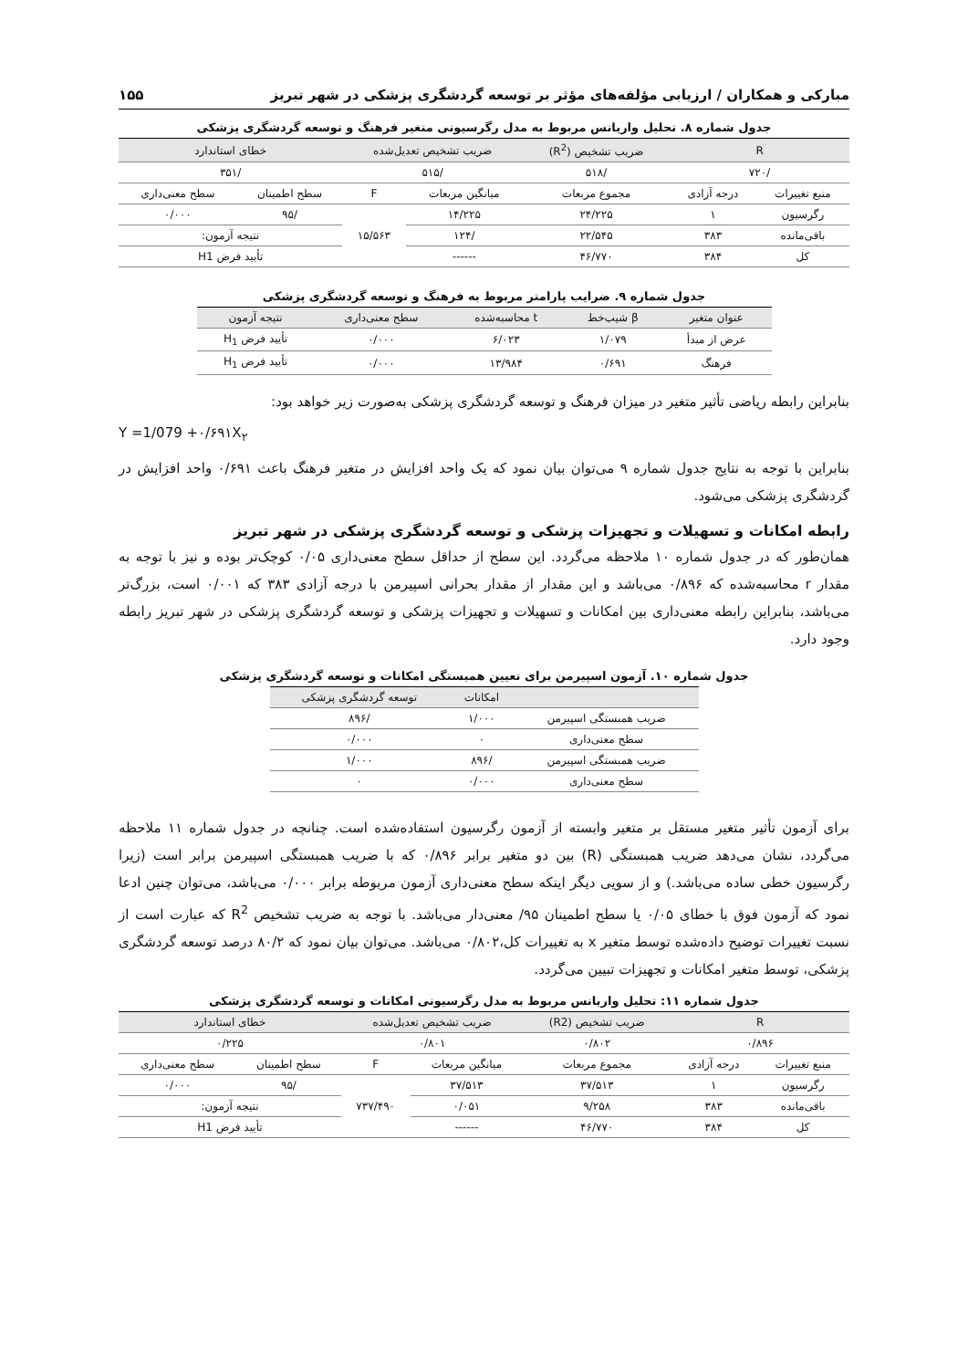مبارکی و همکاران / ارزیابی مؤلفه‌های مؤثر بر توسعه گردشگری پزشکی در شهر تبریز ۱۵۵
جدول شماره ۸. تحلیل واریانس مربوط به مدل رگرسیونی متغیر فرهنگ و توسعه گردشگری پزشکی
| R | | ضریب تشخیص (R<sup>2</sup>) | ضریب تشخیص تعدیل‌شده | | خطای استاندارد | |
| --- | --- | --- | --- | --- | --- | --- |
| /۷۲۰ | | /۵۱۸ | /۵۱۵ | | /۳۵۱ | |
| منبع تغییرات | درجه آزادی | مجموع مربعات | میانگین مربعات | F | سطح اطمینان | سطح معنی‌داری |
| رگرسیون | ۱ | ۲۴/۲۲۵ | ۱۴/۲۲۵ | ۱۵/۵۶۳ | /۹۵ | ۰/۰۰۰ |
| باقی‌مانده | ۳۸۳ | ۲۲/۵۴۵ | /۱۲۴ | | نتیجه آزمون: | |
| کل | ۳۸۴ | ۴۶/۷۷۰ | ------ | | تأیید فرض H1 | |
جدول شماره ۹. ضرایب پارامتر مربوط به فرهنگ و توسعه گردشگری پزشکی
| عنوان متغیر | β شیب‌خط | t محاسبه‌شده | سطح معنی‌داری | نتیجه آزمون |
| --- | --- | --- | --- | --- |
| عرض از مبدأ | ۱/۰۷۹ | ۶/۰۲۳ | ۰/۰۰۰ | تأیید فرض H<sub>1</sub> |
| فرهنگ | ۰/۶۹۱ | ۱۳/۹۸۴ | ۰/۰۰۰ | تأیید فرض H<sub>1</sub> |
بنابراین رابطه ریاضی تأثیر متغیر در میزان فرهنگ و توسعه گردشگری پزشکی به‌صورت زیر خواهد بود:
Y =1/079 +۰/۶۹۱X<sub>۲</sub>
بنابراین با توجه به نتایج جدول شماره ۹ می‌توان بیان نمود که یک واحد افزایش در متغیر فرهنگ باعث ۰/۶۹۱ واحد افزایش در گردشگری پزشکی می‌شود.
رابطه امکانات و تسهیلات و تجهیزات پزشکی و توسعه گردشگری پزشکی در شهر تبریز
همان‌طور که در جدول شماره ۱۰ ملاحظه می‌گردد. این سطح از حداقل سطح معنی‌داری ۰/۰۵ کوچک‌تر بوده و نیز با توجه به مقدار r محاسبه‌شده که ۰/۸۹۶ می‌باشد و این مقدار از مقدار بحرانی اسپیرمن با درجه آزادی ۳۸۳ که ۰/۰۰۱ است، بزرگ‌تر می‌باشد، بنابراین رابطه معنی‌داری بین امکانات و تسهیلات و تجهیزات پزشکی و توسعه گردشگری پزشکی در شهر تبریز رابطه وجود دارد.
جدول شماره ۱۰. آزمون اسپیرمن برای تعیین همبستگی امکانات و توسعه گردشگری پزشکی
| | امکانات | توسعه گردشگری پزشکی |
| --- | --- | --- |
| ضریب همبستگی اسپیرمن | ۱/۰۰۰ | /۸۹۶ |
| سطح معنی‌داری | ۰ | ۰/۰۰۰ |
| ضریب همبستگی اسپیرمن | /۸۹۶ | ۱/۰۰۰ |
| سطح معنی‌داری | ۰/۰۰۰ | ۰ |
برای آزمون تأثیر متغیر مستقل بر متغیر وابسته از آزمون رگرسیون استفاده‌شده است. چنانچه در جدول شماره ۱۱ ملاحظه می‌گردد، نشان می‌دهد ضریب همبستگی (R) بین دو متغیر برابر ۰/۸۹۶ که با ضریب همبستگی اسپیرمن برابر است (زیرا رگرسیون خطی ساده می‌باشد.) و از سویی دیگر اینکه سطح معنی‌داری آزمون مربوطه برابر ۰/۰۰۰ می‌باشد، می‌توان چنین ادعا نمود که آزمون فوق با خطای ۰/۰۵ یا سطح اطمینان ۹۵/ معنی‌دار می‌باشد. با توجه به ضریب تشخیص R<sup>2</sup> که عبارت است از نسبت تغییرات توضیح داده‌شده توسط متغیر x به تغییرات کل،۰/۸۰۲ می‌باشد. می‌توان بیان نمود که ۸۰/۲ درصد توسعه گردشگری پزشکی، توسط متغیر امکانات و تجهیزات تبیین می‌گردد.
جدول شماره ۱۱: تحلیل واریانس مربوط به مدل رگرسیونی امکانات و توسعه گردشگری پزشکی
| R | | ضریب تشخیص (R2) | ضریب تشخیص تعدیل‌شده | | خطای استاندارد | |
| --- | --- | --- | --- | --- | --- | --- |
| ۰/۸۹۶ | | ۰/۸۰۲ | ۰/۸۰۱ | | ۰/۲۲۵ | |
| منبع تغییرات | درجه آزادی | مجموع مربعات | میانگین مربعات | F | سطح اطمینان | سطح معنی‌داری |
| رگرسیون | ۱ | ۳۷/۵۱۳ | ۳۷/۵۱۳ | ۷۳۷/۴۹۰ | /۹۵ | ۰/۰۰۰ |
| باقی‌مانده | ۳۸۳ | ۹/۲۵۸ | ۰/۰۵۱ | | نتیجه آزمون: | |
| کل | ۳۸۴ | ۴۶/۷۷۰ | ------ | | تأیید فرض H1 | |